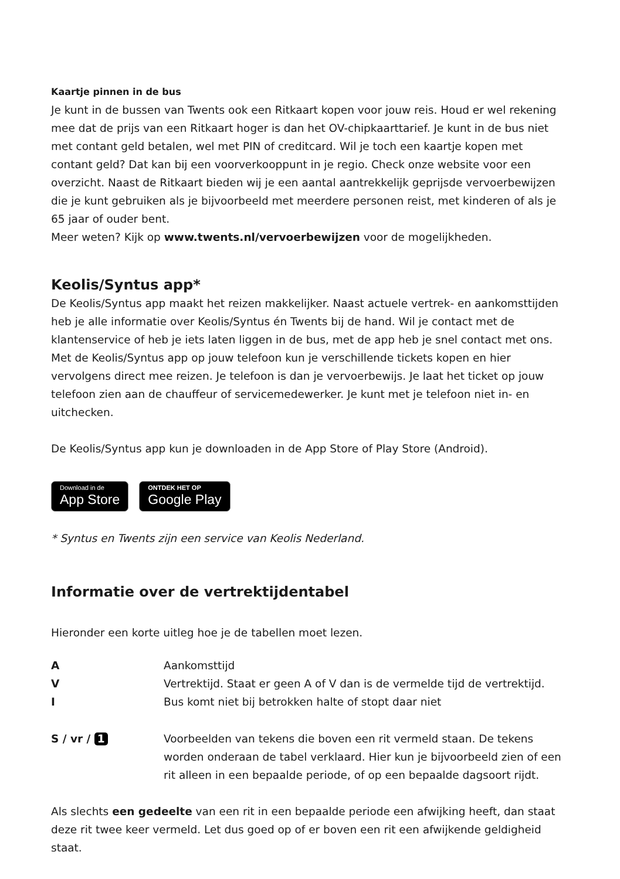Kaartje pinnen in de bus
Je kunt in de bussen van Twents ook een Ritkaart kopen voor jouw reis. Houd er wel rekening mee dat de prijs van een Ritkaart hoger is dan het OV-chipkaarttarief. Je kunt in de bus niet met contant geld betalen, wel met PIN of creditcard. Wil je toch een kaartje kopen met contant geld? Dat kan bij een voorverkooppunt in je regio. Check onze website voor een overzicht. Naast de Ritkaart bieden wij je een aantal aantrekkelijk geprijsde vervoerbewijzen die je kunt gebruiken als je bijvoorbeeld met meerdere personen reist, met kinderen of als je 65 jaar of ouder bent.
Meer weten? Kijk op www.twents.nl/vervoerbewijzen voor de mogelijkheden.
Keolis/Syntus app*
De Keolis/Syntus app maakt het reizen makkelijker. Naast actuele vertrek- en aankomsttijden heb je alle informatie over Keolis/Syntus én Twents bij de hand. Wil je contact met de klantenservice of heb je iets laten liggen in de bus, met de app heb je snel contact met ons.
Met de Keolis/Syntus app op jouw telefoon kun je verschillende tickets kopen en hier vervolgens direct mee reizen. Je telefoon is dan je vervoerbewijs. Je laat het ticket op jouw telefoon zien aan de chauffeur of servicemedewerker. Je kunt met je telefoon niet in- en uitchecken.
De Keolis/Syntus app kun je downloaden in de App Store of Play Store (Android).
Download in de
App Store
ONTDEK HET OP
Google Play
* Syntus en Twents zijn een service van Keolis Nederland.
Informatie over de vertrektijdentabel
Hieronder een korte uitleg hoe je de tabellen moet lezen.
| A | Aankomsttijd |
| V | Vertrektijd. Staat er geen A of V dan is de vermelde tijd de vertrektijd. |
| I | Bus komt niet bij betrokken halte of stopt daar niet |
| S / vr / 1 | Voorbeelden van tekens die boven een rit vermeld staan. De tekens worden onderaan de tabel verklaard. Hier kun je bijvoorbeeld zien of een rit alleen in een bepaalde periode, of op een bepaalde dagsoort rijdt. |
Als slechts een gedeelte van een rit in een bepaalde periode een afwijking heeft, dan staat deze rit twee keer vermeld. Let dus goed op of er boven een rit een afwijkende geldigheid staat.